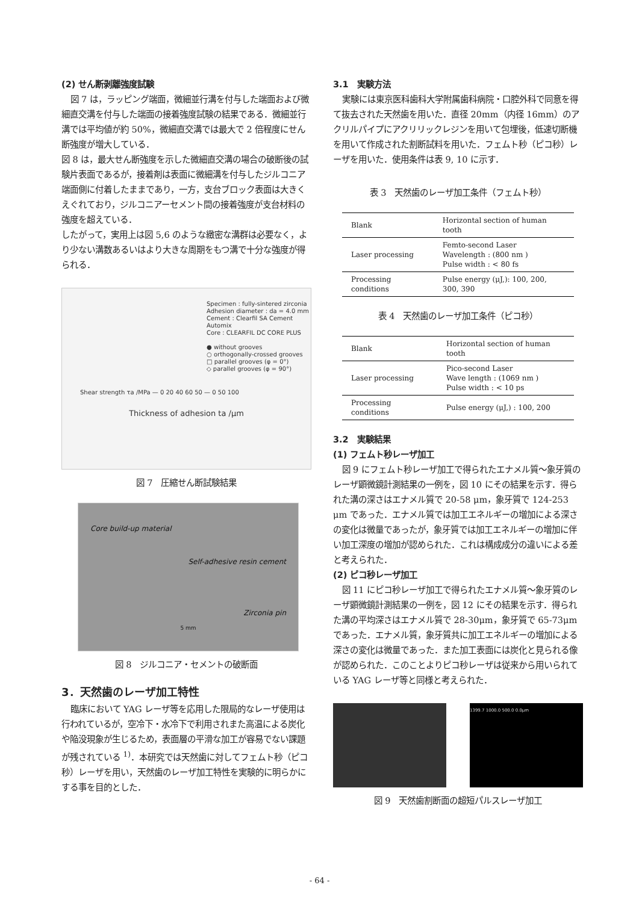(2) せん断剥離強度試験
図 7 は，ラッピング端面，微細並行溝を付与した端面および微細直交溝を付与した端面の接着強度試験の結果である．微細並行溝では平均値が約 50%，微細直交溝では最大で 2 倍程度にせん断強度が増大している．
図 8 は，最大せん断強度を示した微細直交溝の場合の破断後の試験片表面であるが，接着剤は表面に微細溝を付与したジルコニア端面側に付着したままであり，一方，支台ブロック表面は大きくえぐれており，ジルコニアーセメント間の接着強度が支台材料の強度を超えている．
したがって，実用上は図 5,6 のような緻密な溝群は必要なく，より少ない溝数あるいはより大きな周期をもつ溝で十分な強度が得られる．
Specimen : fully-sintered zirconia
Adhesion diameter : da = 4.0 mm
Cement : Clearfil SA Cement Automix
Core : CLEARFIL DC CORE PLUS
● without grooves
○ orthogonally-crossed grooves
□ parallel grooves (φ = 0°)
◇ parallel grooves (φ = 90°)
Shear strength τa /MPa — 0 20 40 60 50 — 0 50 100
Thickness of adhesion ta /μm
図 7　圧縮せん断試験結果
Core build-up material
Self-adhesive resin cement
Zirconia pin
5 mm
図 8　ジルコニア・セメントの破断面
3．天然歯のレーザ加工特性
臨床において YAG レーザ等を応用した限局的なレーザ使用は行われているが，空冷下・水冷下で利用されまた高温による炭化や陥没現象が生じるため，表面層の平滑な加工が容易でない課題が残されている <sup>1)</sup>．本研究では天然歯に対してフェムト秒（ピコ秒）レーザを用い，天然歯のレーザ加工特性を実験的に明らかにする事を目的とした．
3.1　実験方法
実験には東京医科歯科大学附属歯科病院・口腔外科で同意を得て抜去された天然歯を用いた．直径 20mm（内径 16mm）のアクリルパイプにアクリリックレジンを用いて包埋後，低速切断機を用いて作成された割断試料を用いた．フェムト秒（ピコ秒）レーザを用いた．使用条件は表 9, 10 に示す．
表 3　天然歯のレーザ加工条件（フェムト秒）
| Blank | Horizontal section of human tooth |
| Laser processing | Femto-second Laser Wavelength : (800 nm ) Pulse width : < 80 fs |
| Processing conditions | Pulse energy (μJ,): 100, 200, 300, 390 |
表 4　天然歯のレーザ加工条件（ピコ秒）
| Blank | Horizontal section of human tooth |
| Laser processing | Pico-second Laser Wave length : (1069 nm ) Pulse width : < 10 ps |
| Processing conditions | Pulse energy (μJ,) : 100, 200 |
3.2　実験結果
(1) フェムト秒レーザ加工
図 9 にフェムト秒レーザ加工で得られたエナメル質～象牙質のレーザ顕微鏡計測結果の一例を，図 10 にその結果を示す．得られた溝の深さはエナメル質で 20-58 μm，象牙質で 124-253 μm であった．エナメル質では加工エネルギーの増加による深さの変化は微量であったが，象牙質では加工エネルギーの増加に伴い加工深度の増加が認められた．これは構成成分の違いによる差と考えられた．
(2) ピコ秒レーザ加工
図 11 にピコ秒レーザ加工で得られたエナメル質～象牙質のレーザ顕微鏡計測結果の一例を，図 12 にその結果を示す．得られた溝の平均深さはエナメル質で 28-30μm，象牙質で 65-73μm であった．エナメル質，象牙質共に加工エネルギーの増加による深さの変化は微量であった．また加工表面には炭化と見られる像が認められた．このことよりピコ秒レーザは従来から用いられている YAG レーザ等と同様と考えられた．
1399.7 1000.0 500.0 0.0μm
図 9　天然歯割断面の超短パルスレーザ加工
- 64 -